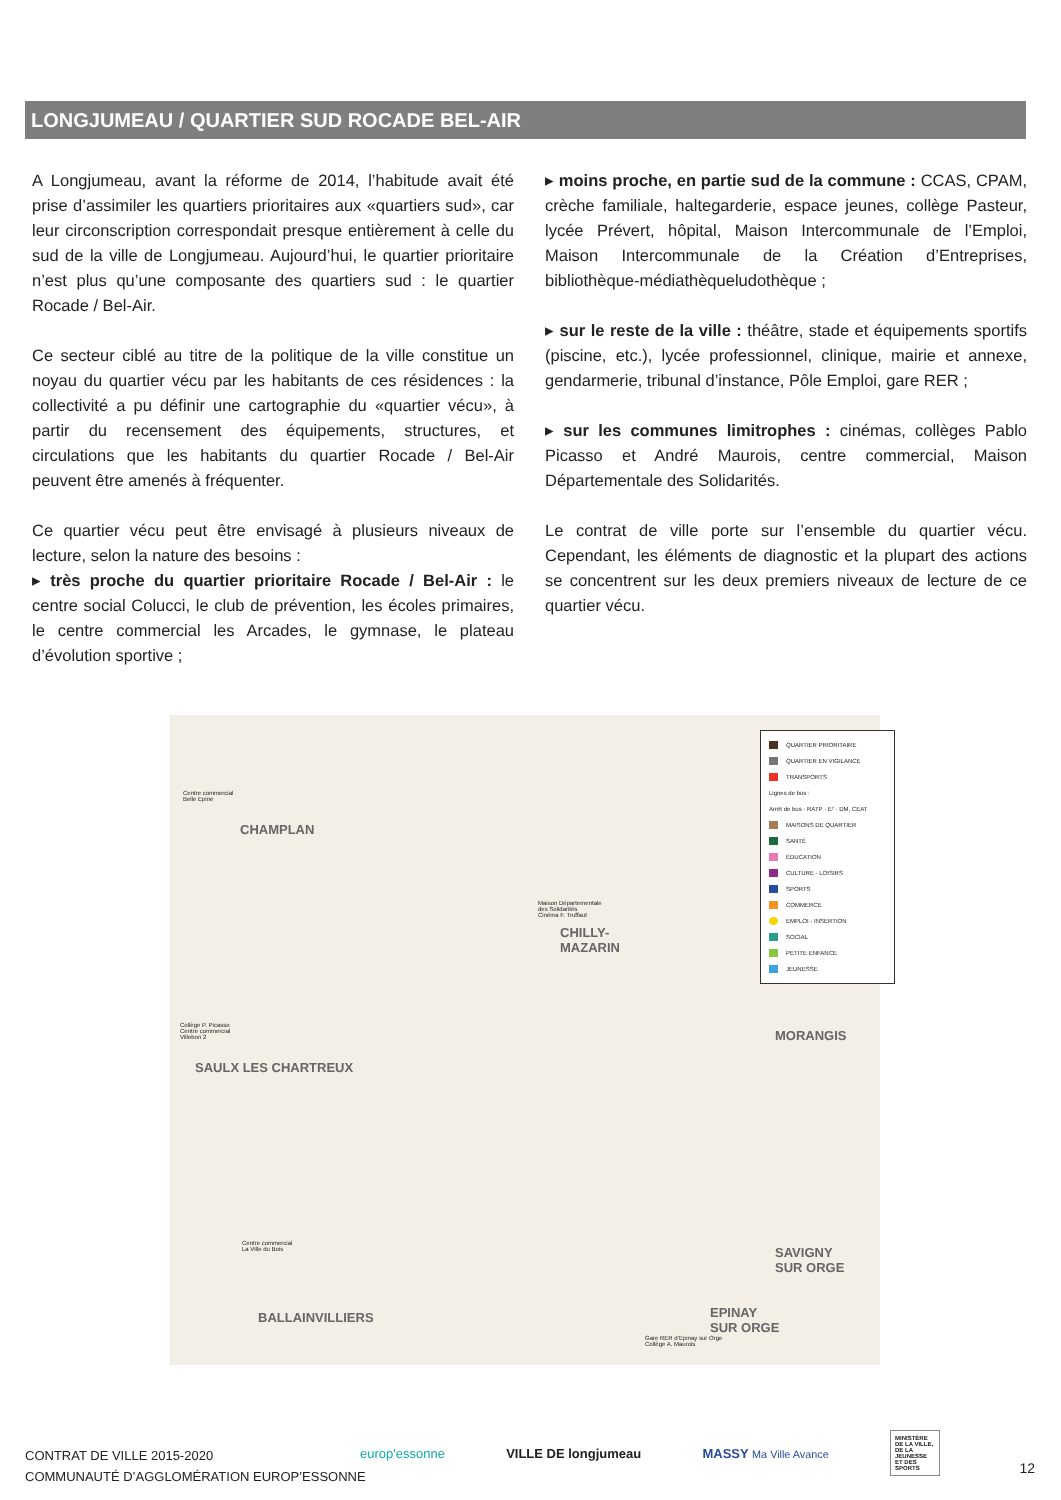LONGJUMEAU / QUARTIER SUD ROCADE BEL-AIR
A Longjumeau, avant la réforme de 2014, l’habitude avait été prise d’assimiler les quartiers prioritaires aux «quartiers sud», car leur circonscription correspondait presque entièrement à celle du sud de la ville de Longjumeau. Aujourd’hui, le quartier prioritaire n’est plus qu’une composante des quartiers sud : le quartier Rocade / Bel-Air.
Ce secteur ciblé au titre de la politique de la ville constitue un noyau du quartier vécu par les habitants de ces résidences : la collectivité a pu définir une cartographie du «quartier vécu», à partir du recensement des équipements, structures, et circulations que les habitants du quartier Rocade / Bel-Air peuvent être amenés à fréquenter.
Ce quartier vécu peut être envisagé à plusieurs niveaux de lecture, selon la nature des besoins :
▸ très proche du quartier prioritaire Rocade / Bel-Air : le centre social Colucci, le club de prévention, les écoles primaires, le centre commercial les Arcades, le gymnase, le plateau d’évolution sportive ;
▸ moins proche, en partie sud de la commune : CCAS, CPAM, crèche familiale, haltegarderie, espace jeunes, collège Pasteur, lycée Prévert, hôpital, Maison Intercommunale de l’Emploi, Maison Intercommunale de la Création d’Entreprises, bibliothèque-médiathèqueludothèque ;
▸ sur le reste de la ville : théâtre, stade et équipements sportifs (piscine, etc.), lycée professionnel, clinique, mairie et annexe, gendarmerie, tribunal d’instance, Pôle Emploi, gare RER ;
▸ sur les communes limitrophes : cinémas, collèges Pablo Picasso et André Maurois, centre commercial, Maison Départementale des Solidarités.
Le contrat de ville porte sur l’ensemble du quartier vécu. Cependant, les éléments de diagnostic et la plupart des actions se concentrent sur les deux premiers niveaux de lecture de ce quartier vécu.
CHAMPLAN
CHILLY-
MAZARIN
MORANGIS
SAULX LES CHARTREUX
SAVIGNY
SUR ORGE
EPINAY
SUR ORGE
BALLAINVILLIERS
Centre commercial
Belle Epine
Maison Départementale
des Solidarités
Cinéma F. Truffaut
Collège P. Picasso
Centre commercial
Villebon 2
Centre commercial
La Ville du Bois
Gare RER d’Epinay sur Orge
Collège A. Maurois
QUARTIER PRIORITAIRE
QUARTIER EN VIGILANCE
TRANSPORTS
Lignes de bus :
Arrêt de bus · RATP · E² · DM, CEAT
MAISONS DE QUARTIER
SANTÉ
ÉDUCATION
CULTURE - LOISIRS
SPORTS
COMMERCE
EMPLOI - INSERTION
SOCIAL
PETITE ENFANCE
JEUNESSE
CONTRAT DE VILLE 2015-2020
COMMUNAUTÉ D’AGGLOMÉRATION EUROP’ESSONNE
europ'essonne VILLE DE longjumeau MASSY Ma Ville Avance MINISTÈRE DE LA VILLE, DE LA JEUNESSE ET DES SPORTS
12